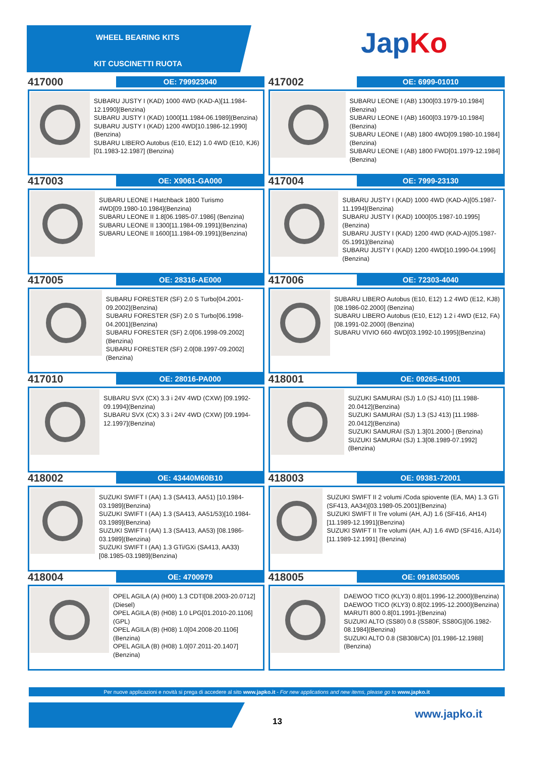WHEEL BEARING KITS
KIT CUSCINETTI RUOTA
JapKo
417000
OE: 799923040
SUBARU JUSTY I (KAD) 1000 4WD (KAD-A)[11.1984-12.1990](Benzina)
SUBARU JUSTY I (KAD) 1000[11.1984-06.1989](Benzina)
SUBARU JUSTY I (KAD) 1200 4WD[10.1986-12.1990](Benzina)
SUBARU LIBERO Autobus (E10, E12) 1.0 4WD (E10, KJ6)[01.1983-12.1987] (Benzina)
417002
OE: 6999-01010
SUBARU LEONE I (AB) 1300[03.1979-10.1984](Benzina)
SUBARU LEONE I (AB) 1600[03.1979-10.1984](Benzina)
SUBARU LEONE I (AB) 1800 4WD[09.1980-10.1984](Benzina)
SUBARU LEONE I (AB) 1800 FWD[01.1979-12.1984](Benzina)
417003
OE: X9061-GA000
SUBARU LEONE I Hatchback 1800 Turismo 4WD[09.1980-10.1984](Benzina)
SUBARU LEONE II 1.8[06.1985-07.1986] (Benzina)
SUBARU LEONE II 1300[11.1984-09.1991](Benzina)
SUBARU LEONE II 1600[11.1984-09.1991](Benzina)
417004
OE: 7999-23130
SUBARU JUSTY I (KAD) 1000 4WD (KAD-A)[05.1987-11.1994](Benzina)
SUBARU JUSTY I (KAD) 1000[05.1987-10.1995](Benzina)
SUBARU JUSTY I (KAD) 1200 4WD (KAD-A)[05.1987-05.1991](Benzina)
SUBARU JUSTY I (KAD) 1200 4WD[10.1990-04.1996](Benzina)
417005
OE: 28316-AE000
SUBARU FORESTER (SF) 2.0 S Turbo[04.2001-09.2002](Benzina)
SUBARU FORESTER (SF) 2.0 S Turbo[06.1998-04.2001](Benzina)
SUBARU FORESTER (SF) 2.0[06.1998-09.2002](Benzina)
SUBARU FORESTER (SF) 2.0[08.1997-09.2002](Benzina)
417006
OE: 72303-4040
SUBARU LIBERO Autobus (E10, E12) 1.2 4WD (E12, KJ8)[08.1986-02.2000] (Benzina)
SUBARU LIBERO Autobus (E10, E12) 1.2 i 4WD (E12, FA)[08.1991-02.2000] (Benzina)
SUBARU VIVIO 660 4WD[03.1992-10.1995](Benzina)
417010
OE: 28016-PA000
SUBARU SVX (CX) 3.3 i 24V 4WD (CXW) [09.1992-09.1994](Benzina)
SUBARU SVX (CX) 3.3 i 24V 4WD (CXW) [09.1994-12.1997](Benzina)
418001
OE: 09265-41001
SUZUKI SAMURAI (SJ) 1.0 (SJ 410) [11.1988-20.0412](Benzina)
SUZUKI SAMURAI (SJ) 1.3 (SJ 413) [11.1988-20.0412](Benzina)
SUZUKI SAMURAI (SJ) 1.3[01.2000-] (Benzina)
SUZUKI SAMURAI (SJ) 1.3[08.1989-07.1992](Benzina)
418002
OE: 43440M60B10
SUZUKI SWIFT I (AA) 1.3 (SA413, AA51) [10.1984-03.1989](Benzina)
SUZUKI SWIFT I (AA) 1.3 (SA413, AA51/53)[10.1984-03.1989](Benzina)
SUZUKI SWIFT I (AA) 1.3 (SA413, AA53) [08.1986-03.1989](Benzina)
SUZUKI SWIFT I (AA) 1.3 GTi/GXi (SA413, AA33)[08.1985-03.1989](Benzina)
418003
OE: 09381-72001
SUZUKI SWIFT II 2 volumi /Coda spiovente (EA, MA) 1.3 GTi (SF413, AA34)[03.1989-05.2001](Benzina)
SUZUKI SWIFT II Tre volumi (AH, AJ) 1.6 (SF416, AH14)[11.1989-12.1991](Benzina)
SUZUKI SWIFT II Tre volumi (AH, AJ) 1.6 4WD (SF416, AJ14)[11.1989-12.1991] (Benzina)
418004
OE: 4700979
OPEL AGILA (A) (H00) 1.3 CDTI[08.2003-20.0712](Diesel)
OPEL AGILA (B) (H08) 1.0 LPG[01.2010-20.1106](GPL)
OPEL AGILA (B) (H08) 1.0[04.2008-20.1106](Benzina)
OPEL AGILA (B) (H08) 1.0[07.2011-20.1407](Benzina)
418005
OE: 0918035005
DAEWOO TICO (KLY3) 0.8[01.1996-12.2000](Benzina)
DAEWOO TICO (KLY3) 0.8[02.1995-12.2000](Benzina)
MARUTI 800 0.8[01.1991-](Benzina)
SUZUKI ALTO (SS80) 0.8 (SS80F, SS80G)[06.1982-08.1984](Benzina)
SUZUKI ALTO 0.8 (SB308/CA) [01.1986-12.1988](Benzina)
Per nuove applicazioni e novità si prega di accedere al sito www.japko.it - For new applications and new items, please go to www.japko.it
13
www.japko.it